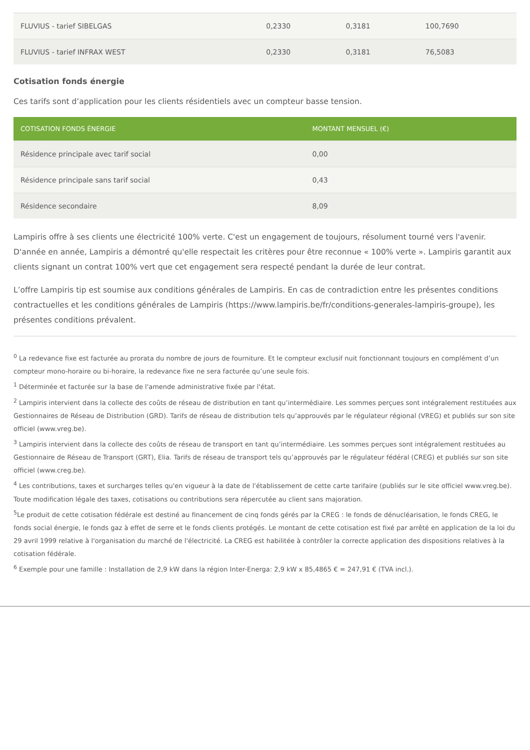| FLUVIUS - tarief SIBELGAS | 0,2330 | 0,3181 | 100,7690 |
| FLUVIUS - tarief INFRAX WEST | 0,2330 | 0,3181 | 76,5083 |
Cotisation fonds énergie
Ces tarifs sont d’application pour les clients résidentiels avec un compteur basse tension.
| COTISATION FONDS ÉNERGIE | MONTANT MENSUEL (€) |
| --- | --- |
| Résidence principale avec tarif social | 0,00 |
| Résidence principale sans tarif social | 0,43 |
| Résidence secondaire | 8,09 |
Lampiris offre à ses clients une électricité 100% verte. C'est un engagement de toujours, résolument tourné vers l'avenir. D'année en année, Lampiris a démontré qu'elle respectait les critères pour être reconnue « 100% verte ». Lampiris garantit aux clients signant un contrat 100% vert que cet engagement sera respecté pendant la durée de leur contrat.
L’offre Lampiris tip est soumise aux conditions générales de Lampiris. En cas de contradiction entre les présentes conditions contractuelles et les conditions générales de Lampiris (https://www.lampiris.be/fr/conditions-generales-lampiris-groupe), les présentes conditions prévalent.
<sup>0</sup> La redevance fixe est facturée au prorata du nombre de jours de fourniture. Et le compteur exclusif nuit fonctionnant toujours en complément d’un compteur mono-horaire ou bi-horaire, la redevance fixe ne sera facturée qu’une seule fois.
<sup>1</sup> Déterminée et facturée sur la base de l'amende administrative fixée par l'état.
<sup>2</sup> Lampiris intervient dans la collecte des coûts de réseau de distribution en tant qu’intermédiaire. Les sommes perçues sont intégralement restituées aux Gestionnaires de Réseau de Distribution (GRD). Tarifs de réseau de distribution tels qu’approuvés par le régulateur régional (VREG) et publiés sur son site officiel (www.vreg.be).
<sup>3</sup> Lampiris intervient dans la collecte des coûts de réseau de transport en tant qu’intermédiaire. Les sommes perçues sont intégralement restituées au Gestionnaire de Réseau de Transport (GRT), Elia. Tarifs de réseau de transport tels qu’approuvés par le régulateur fédéral (CREG) et publiés sur son site officiel (www.creg.be).
<sup>4</sup> Les contributions, taxes et surcharges telles qu'en vigueur à la date de l'établissement de cette carte tarifaire (publiés sur le site officiel www.vreg.be). Toute modification légale des taxes, cotisations ou contributions sera répercutée au client sans majoration.
<sup>5</sup> Le produit de cette cotisation fédérale est destiné au financement de cinq fonds gérés par la CREG : le fonds de dénucléarisation, le fonds CREG, le fonds social énergie, le fonds gaz à effet de serre et le fonds clients protégés. Le montant de cette cotisation est fixé par arrêté en application de la loi du 29 avril 1999 relative à l'organisation du marché de l'électricité. La CREG est habilitée à contrôler la correcte application des dispositions relatives à la cotisation fédérale.
<sup>6</sup> Exemple pour une famille : Installation de 2,9 kW dans la région Inter-Energa: 2,9 kW x 85,4865 € = 247,91 € (TVA incl.).